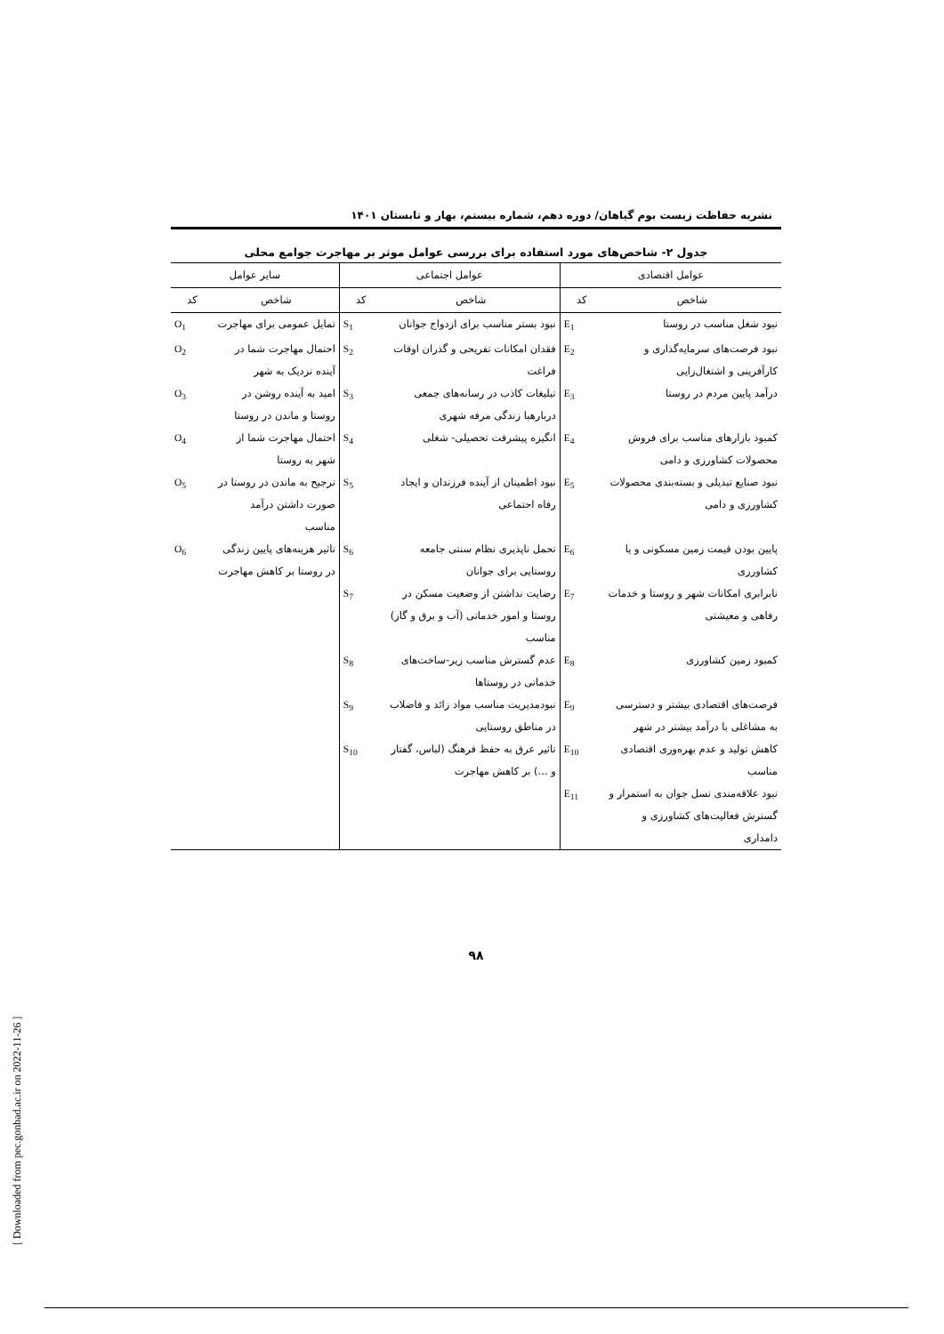نشریه حفاظت زیست بوم گیاهان/ دوره دهم، شماره بیستم، بهار و تابستان ۱۴۰۱
جدول ۲- شاخص‌های مورد استفاده برای بررسی عوامل موثر بر مهاجرت جوامع محلی
| عوامل اقتصادی | | عوامل اجتماعی | | سایر عوامل | |
| --- | --- | --- | --- | --- | --- |
| شاخص | کد | شاخص | کد | شاخص | کد |
| نبود شغل مناسب در روستا | E<sub>1</sub> | نبود بستر مناسب برای ازدواج جوانان | S<sub>1</sub> | تمایل عمومی برای مهاجرت | O<sub>1</sub> |
| نبود فرصت‌های سرمایه‌گذاری و کارآفرینی و اشتغال‌زایی | E<sub>2</sub> | فقدان امکانات تفریحی و گذران اوقات فراغت | S<sub>2</sub> | احتمال مهاجرت شما در آینده نزدیک به شهر | O<sub>2</sub> |
| درآمد پایین مردم در روستا | E<sub>3</sub> | تبلیغات کاذب در رسانه‌های جمعی دربارهبا زندگی مرفه شهری | S<sub>3</sub> | امید به آینده روشن در روستا و ماندن در روستا | O<sub>3</sub> |
| کمبود بازارهای مناسب برای فروش محصولات کشاورزی و دامی | E<sub>4</sub> | انگیزه پیشرفت تحصیلی- شغلی | S<sub>4</sub> | احتمال مهاجرت شما از شهر به روستا | O<sub>4</sub> |
| نبود صنایع تبدیلی و بسته‌بندی محصولات کشاورزی و دامی | E<sub>5</sub> | نبود اطمینان از آینده فرزندان و ایجاد رفاه احتماعی | S<sub>5</sub> | ترجیح به ماندن در روستا در صورت داشتن درآمد مناسب | O<sub>5</sub> |
| پایین بودن قیمت زمین مسکونی و یا کشاورزی | E<sub>6</sub> | تحمل ناپذیری نظام سنتی جامعه روستایی برای جوانان | S<sub>6</sub> | تاثیر هزینه‌های پایین زندگی در روستا بر کاهش مهاجرت | O<sub>6</sub> |
| نابرابری امکانات شهر و روستا و خدمات رفاهی و معیشتی | E<sub>7</sub> | رضایت نداشتن از وضعیت مسکن در روستا و امور خدماتی (آب و برق و گاز) مناسب | S<sub>7</sub> | | |
| کمبود زمین کشاورزی | E<sub>8</sub> | عدم گسترش مناسب زیر-ساخت‌های خدماتی در روستاها | S<sub>8</sub> | | |
| فرصت‌های اقتصادی بیشتر و دسترسی به مشاغلی با درآمد بیشتر در شهر | E<sub>9</sub> | نبودمدیریت مناسب مواد زائد و فاضلاب در مناطق روستایی | S<sub>9</sub> | | |
| کاهش تولید و عدم بهره‌وری اقتصادی مناسب | E<sub>10</sub> | تاثیر عرق به حفظ فرهنگ (لباس، گفتار و ...) بر کاهش مهاجرت | S<sub>10</sub> | | |
| نبود علاقه‌مندی نسل جوان به استمرار و گسترش فعالیت‌های کشاورزی و دامداری | E<sub>11</sub> | | | | |
۹۸
[ Downloaded from pec.gonbad.ac.ir on 2022-11-26 ]